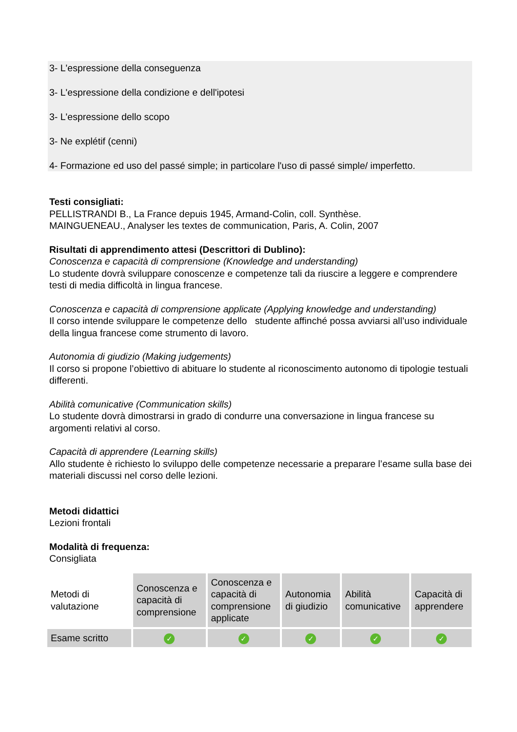3- L'espressione della conseguenza
3- L'espressione della condizione e dell'ipotesi
3- L'espressione dello scopo
3- Ne explétif (cenni)
4- Formazione ed uso del passé simple; in particolare l'uso di passé simple/ imperfetto.
Testi consigliati:
PELLISTRANDI B., La France depuis 1945, Armand-Colin, coll. Synthèse.
MAINGUENEAU., Analyser les textes de communication, Paris, A. Colin, 2007
Risultati di apprendimento attesi (Descrittori di Dublino):
Conoscenza e capacità di comprensione (Knowledge and understanding)
Lo studente dovrà sviluppare conoscenze e competenze tali da riuscire a leggere e comprendere testi di media difficoltà in lingua francese.
Conoscenza e capacità di comprensione applicate (Applying knowledge and understanding)
Il corso intende sviluppare le competenze dello studente affinché possa avviarsi all’uso individuale della lingua francese come strumento di lavoro.
Autonomia di giudizio (Making judgements)
Il corso si propone l’obiettivo di abituare lo studente al riconoscimento autonomo di tipologie testuali differenti.
Abilità comunicative (Communication skills)
Lo studente dovrà dimostrarsi in grado di condurre una conversazione in lingua francese su argomenti relativi al corso.
Capacità di apprendere (Learning skills)
Allo studente è richiesto lo sviluppo delle competenze necessarie a preparare l’esame sulla base dei materiali discussi nel corso delle lezioni.
Metodi didattici
Lezioni frontali
Modalità di frequenza:
Consigliata
| Metodi di valutazione | Conoscenza e capacità di comprensione | Conoscenza e capacità di comprensione applicate | Autonomia di giudizio | Abilità comunicative | Capacità di apprendere |
| Esame scritto | ✓ | ✓ | ✓ | ✓ | ✓ |